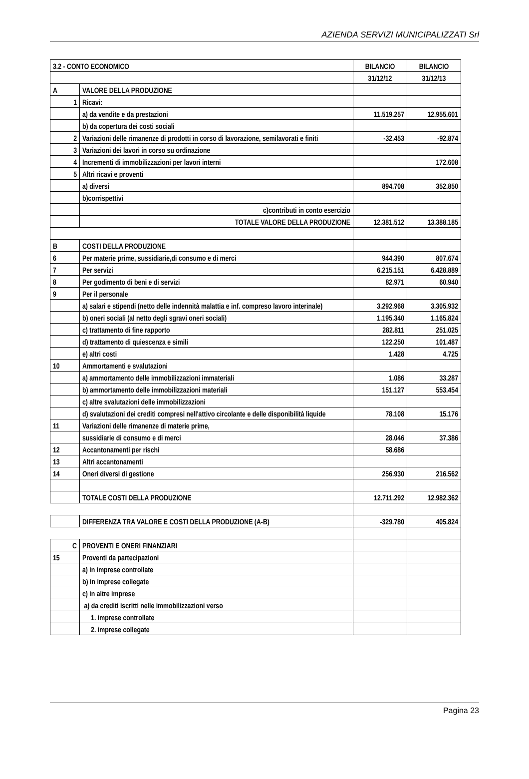AZIENDA SERVIZI MUNICIPALIZZATI Srl
| 3.2 - CONTO ECONOMICO | | BILANCIO | BILANCIO |
| --- | --- | --- | --- |
| | | 31/12/12 | 31/12/13 |
| A | VALORE DELLA PRODUZIONE | | |
| 1 | Ricavi: | | |
| | a) da vendite e da prestazioni | 11.519.257 | 12.955.601 |
| | b) da copertura dei costi sociali | | |
| 2 | Variazioni delle rimanenze di prodotti in corso di lavorazione, semilavorati e finiti | -32.453 | -92.874 |
| 3 | Variazioni dei lavori in corso su ordinazione | | |
| 4 | Incrementi di immobilizzazioni per lavori interni | | 172.608 |
| 5 | Altri ricavi e proventi | | |
| | a) diversi | 894.708 | 352.850 |
| | b)corrispettivi | | |
| | c)contributi in conto esercizio | | |
| | TOTALE VALORE DELLA PRODUZIONE | 12.381.512 | 13.388.185 |
| B | COSTI DELLA PRODUZIONE | | |
| 6 | Per materie prime, sussidiarie,di consumo e di merci | 944.390 | 807.674 |
| 7 | Per servizi | 6.215.151 | 6.428.889 |
| 8 | Per godimento di beni e di servizi | 82.971 | 60.940 |
| 9 | Per il personale | | |
| | a) salari e stipendi (netto delle indennità malattia e inf. compreso lavoro interinale) | 3.292.968 | 3.305.932 |
| | b) oneri sociali (al netto degli sgravi oneri sociali) | 1.195.340 | 1.165.824 |
| | c) trattamento di fine rapporto | 282.811 | 251.025 |
| | d) trattamento di quiescenza e simili | 122.250 | 101.487 |
| | e) altri costi | 1.428 | 4.725 |
| 10 | Ammortamenti e svalutazioni | | |
| | a) ammortamento delle immobilizzazioni immateriali | 1.086 | 33.287 |
| | b) ammortamento delle immobilizzazioni materiali | 151.127 | 553.454 |
| | c) altre svalutazioni delle immobilizzazioni | | |
| | d) svalutazioni dei crediti compresi nell'attivo circolante e delle disponibilità liquide | 78.108 | 15.176 |
| 11 | Variazioni delle rimanenze di materie prime, | | |
| | sussidiarie di consumo e di merci | 28.046 | 37.386 |
| 12 | Accantonamenti per rischi | 58.686 | |
| 13 | Altri accantonamenti | | |
| 14 | Oneri diversi di gestione | 256.930 | 216.562 |
| | TOTALE COSTI DELLA PRODUZIONE | 12.711.292 | 12.982.362 |
| | DIFFERENZA TRA VALORE E COSTI DELLA PRODUZIONE (A-B) | -329.780 | 405.824 |
| C | PROVENTI E ONERI FINANZIARI | | |
| 15 | Proventi da partecipazioni | | |
| | a) in imprese controllate | | |
| | b) in imprese collegate | | |
| | c) in altre imprese | | |
| | a) da crediti iscritti nelle immobilizzazioni verso | | |
| | 1. imprese controllate | | |
| | 2. imprese collegate | | |
Pagina 23